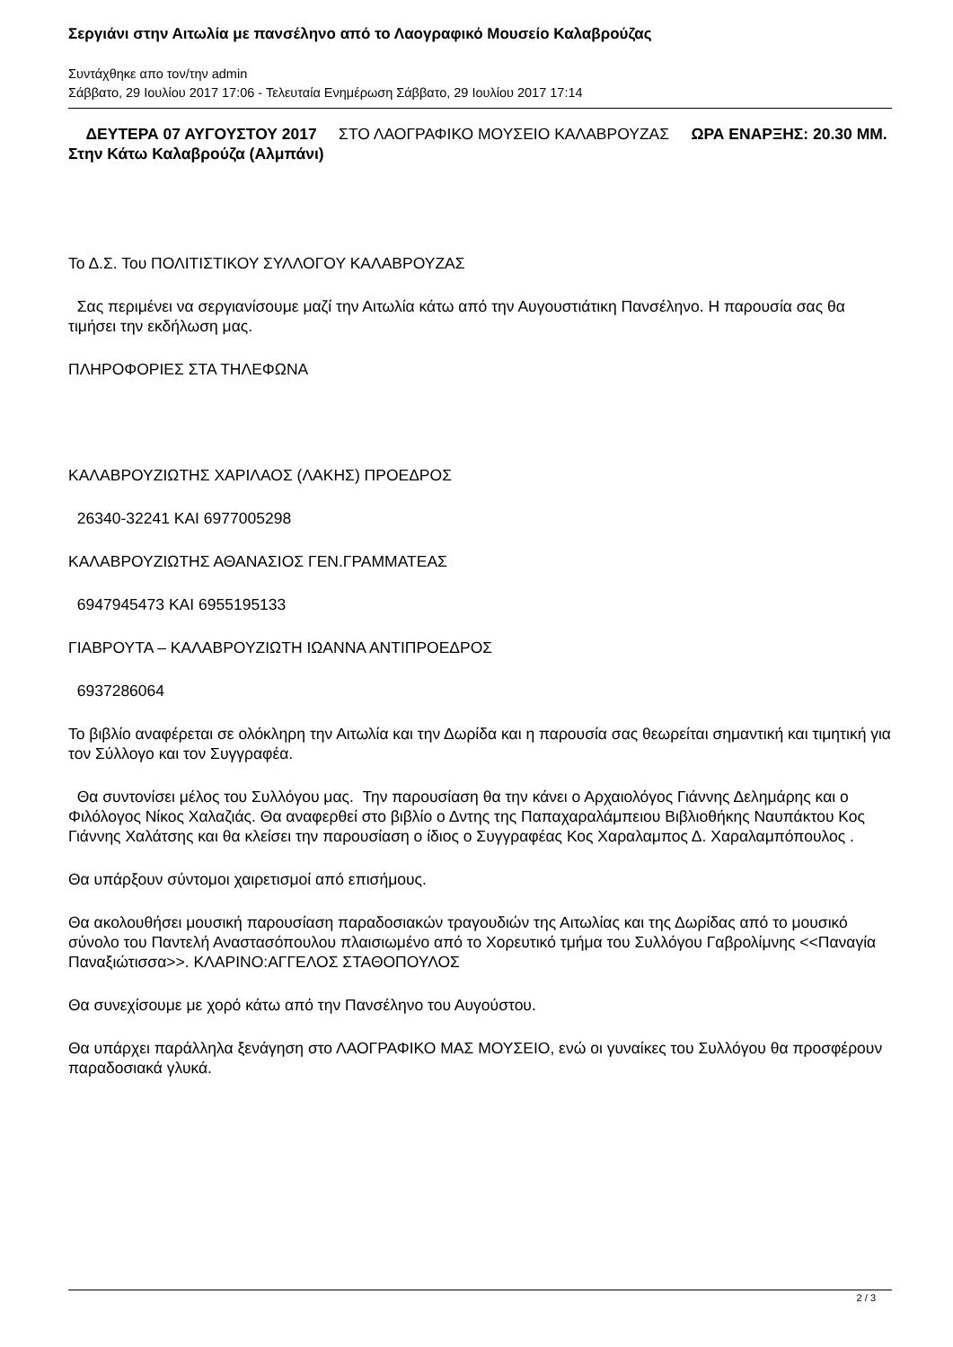Σεργιάνι στην Αιτωλία με πανσέληνο από το Λαογραφικό Μουσείο Καλαβρούζας
Συντάχθηκε απο τον/την admin
Σάββατο, 29 Ιουλίου 2017 17:06 - Τελευταία Ενημέρωση Σάββατο, 29 Ιουλίου 2017 17:14
ΔΕΥΤΕΡΑ 07 ΑΥΓΟΥΣΤΟΥ 2017 ΣΤΟ ΛΑΟΓΡΑΦΙΚΟ ΜΟΥΣΕΙΟ ΚΑΛΑΒΡΟΥΖΑΣ ΩΡΑ ΕΝΑΡΞΗΣ: 20.30 ΜΜ. Στην Κάτω Καλαβρούζα (Αλμπάνι)
Το Δ.Σ. Του ΠΟΛΙΤΙΣΤΙΚΟΥ ΣΥΛΛΟΓΟΥ ΚΑΛΑΒΡΟΥΖΑΣ
Σας περιμένει να σεργιανίσουμε μαζί την Αιτωλία κάτω από την Αυγουστιάτικη Πανσέληνο. Η παρουσία σας θα τιμήσει την εκδήλωση μας.
ΠΛΗΡΟΦΟΡΙΕΣ ΣΤΑ ΤΗΛΕΦΩΝΑ
ΚΑΛΑΒΡΟΥΖΙΩΤΗΣ ΧΑΡΙΛΑΟΣ (ΛΑΚΗΣ) ΠΡΟΕΔΡΟΣ
26340-32241 ΚΑΙ 6977005298
ΚΑΛΑΒΡΟΥΖΙΩΤΗΣ ΑΘΑΝΑΣΙΟΣ ΓΕΝ.ΓΡΑΜΜΑΤΕΑΣ
6947945473 ΚΑΙ 6955195133
ΓΙΑΒΡΟΥΤΑ – ΚΑΛΑΒΡΟΥΖΙΩΤΗ ΙΩΑΝΝΑ ΑΝΤΙΠΡΟΕΔΡΟΣ
6937286064
Το βιβλίο αναφέρεται σε ολόκληρη την Αιτωλία και την Δωρίδα και η παρουσία σας θεωρείται σημαντική και τιμητική για τον Σύλλογο και τον Συγγραφέα.
Θα συντονίσει μέλος του Συλλόγου μας. Την παρουσίαση θα την κάνει ο Αρχαιολόγος Γιάννης Δελημάρης και ο Φιλόλογος Νίκος Χαλαζιάς. Θα αναφερθεί στο βιβλίο ο Δντης της Παπαχαραλάμπειου Βιβλιοθήκης Ναυπάκτου Κος Γιάννης Χαλάτσης και θα κλείσει την παρουσίαση ο ίδιος ο Συγγραφέας Κος Χαραλαμπος Δ. Χαραλαμπόπουλος .
Θα υπάρξουν σύντομοι χαιρετισμοί από επισήμους.
Θα ακολουθήσει μουσική παρουσίαση παραδοσιακών τραγουδιών της Αιτωλίας και της Δωρίδας από το μουσικό σύνολο του Παντελή Αναστασόπουλου πλαισιωμένο από το Χορευτικό τμήμα του Συλλόγου Γαβρολίμνης <<Παναγία Παναξιώτισσα>>. ΚΛΑΡΙΝΟ:ΑΓΓΕΛΟΣ ΣΤΑΘΟΠΟΥΛΟΣ
Θα συνεχίσουμε με χορό κάτω από την Πανσέληνο του Αυγούστου.
Θα υπάρχει παράλληλα ξενάγηση στο ΛΑΟΓΡΑΦΙΚΟ ΜΑΣ ΜΟΥΣΕΙΟ, ενώ οι γυναίκες του Συλλόγου θα προσφέρουν παραδοσιακά γλυκά.
2 / 3